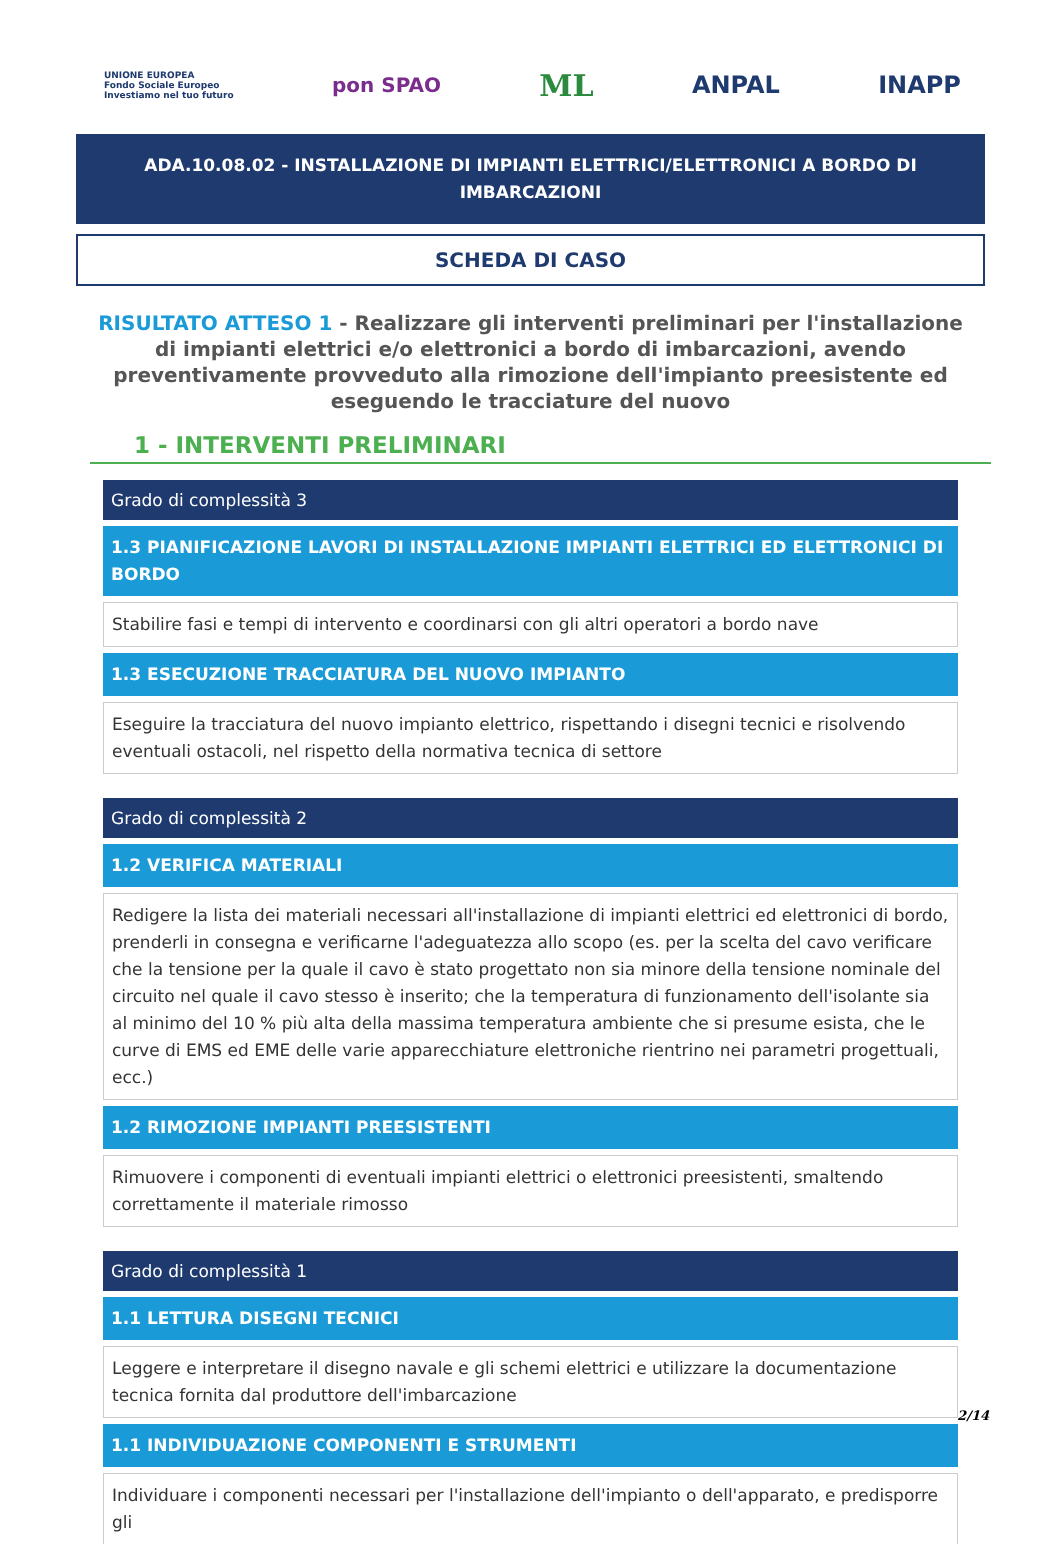UNIONE EUROPEA
Fondo Sociale Europeo
Investiamo nel tuo futuro
pon SPAO
ML
ANPAL INAPP
ADA.10.08.02 - INSTALLAZIONE DI IMPIANTI ELETTRICI/ELETTRONICI A BORDO DI IMBARCAZIONI
SCHEDA DI CASO
RISULTATO ATTESO 1 - Realizzare gli interventi preliminari per l'installazione di impianti elettrici e/o elettronici a bordo di imbarcazioni, avendo preventivamente provveduto alla rimozione dell'impianto preesistente ed eseguendo le tracciature del nuovo
1 - INTERVENTI PRELIMINARI
| Grado di complessità 3 |
| 1.3 PIANIFICAZIONE LAVORI DI INSTALLAZIONE IMPIANTI ELETTRICI ED ELETTRONICI DI BORDO |
| Stabilire fasi e tempi di intervento e coordinarsi con gli altri operatori a bordo nave |
| 1.3 ESECUZIONE TRACCIATURA DEL NUOVO IMPIANTO |
| Eseguire la tracciatura del nuovo impianto elettrico, rispettando i disegni tecnici e risolvendo eventuali ostacoli, nel rispetto della normativa tecnica di settore |
| Grado di complessità 2 |
| 1.2 VERIFICA MATERIALI |
| Redigere la lista dei materiali necessari all'installazione di impianti elettrici ed elettronici di bordo, prenderli in consegna e verificarne l'adeguatezza allo scopo (es. per la scelta del cavo verificare che la tensione per la quale il cavo è stato progettato non sia minore della tensione nominale del circuito nel quale il cavo stesso è inserito; che la temperatura di funzionamento dell'isolante sia al minimo del 10 % più alta della massima temperatura ambiente che si presume esista, che le curve di EMS ed EME delle varie apparecchiature elettroniche rientrino nei parametri progettuali, ecc.) |
| 1.2 RIMOZIONE IMPIANTI PREESISTENTI |
| Rimuovere i componenti di eventuali impianti elettrici o elettronici preesistenti, smaltendo correttamente il materiale rimosso |
| Grado di complessità 1 |
| 1.1 LETTURA DISEGNI TECNICI |
| Leggere e interpretare il disegno navale e gli schemi elettrici e utilizzare la documentazione tecnica fornita dal produttore dell'imbarcazione |
| 1.1 INDIVIDUAZIONE COMPONENTI E STRUMENTI |
| Individuare i componenti necessari per l'installazione dell'impianto o dell'apparato, e predisporre gli |
2/14